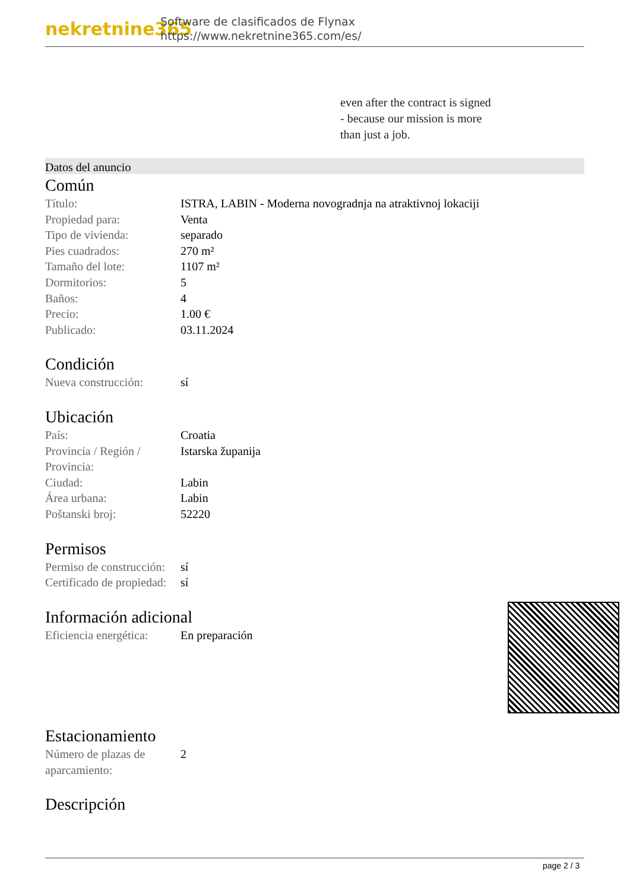nekretnine365
Software de clasificados de Flynax
https://www.nekretnine365.com/es/
even after the contract is signed
- because our mission is more
than just a job.
Datos del anuncio
Común
| Título: | ISTRA, LABIN - Moderna novogradnja na atraktivnoj lokaciji |
| Propiedad para: | Venta |
| Tipo de vivienda: | separado |
| Pies cuadrados: | 270 m² |
| Tamaño del lote: | 1107 m² |
| Dormitorios: | 5 |
| Baños: | 4 |
| Precio: | 1.00 € |
| Publicado: | 03.11.2024 |
Condición
| Nueva construcción: | sí |
Ubicación
| País: | Croatia |
| Provincia / Región / Provincia: | Istarska županija |
| Ciudad: | Labin |
| Área urbana: | Labin |
| Poštanski broj: | 52220 |
Permisos
| Permiso de construcción: | sí |
| Certificado de propiedad: | sí |
Información adicional
| Eficiencia energética: | En preparación |
Estacionamiento
| Número de plazas de aparcamiento: | 2 |
Descripción
page 2 / 3